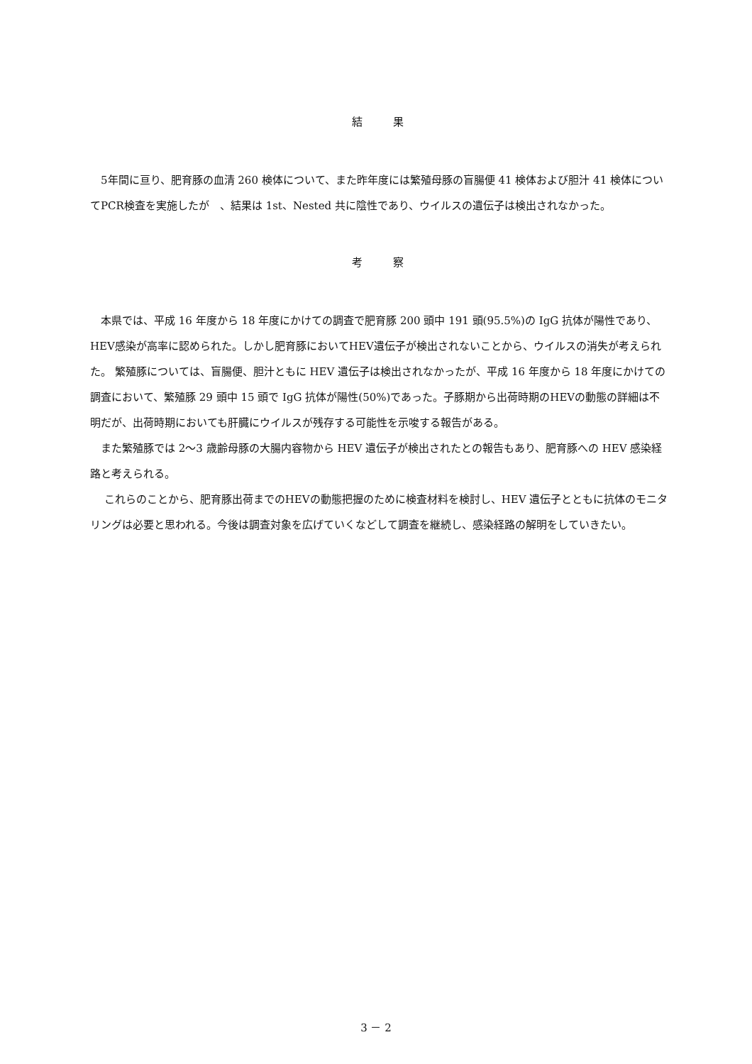結　　果
　5年間に亘り、肥育豚の血清 260 検体について、また昨年度には繁殖母豚の盲腸便 41 検体および胆汁 41 検体についてPCR検査を実施したが　、結果は 1st、Nested 共に陰性であり、ウイルスの遺伝子は検出されなかった。
考　　察
　本県では、平成 16 年度から 18 年度にかけての調査で肥育豚 200 頭中 191 頭(95.5%)の IgG 抗体が陽性であり、HEV感染が高率に認められた。しかし肥育豚においてHEV遺伝子が検出されないことから、ウイルスの消失が考えられた。 繁殖豚については、盲腸便、胆汁ともに HEV 遺伝子は検出されなかったが、平成 16 年度から 18 年度にかけての調査において、繁殖豚 29 頭中 15 頭で IgG 抗体が陽性(50%)であった。子豚期から出荷時期のHEVの動態の詳細は不明だが、出荷時期においても肝臓にウイルスが残存する可能性を示唆する報告がある。
　また繁殖豚では 2～3 歳齢母豚の大腸内容物から HEV 遺伝子が検出されたとの報告もあり、肥育豚への HEV 感染経路と考えられる。
　 これらのことから、肥育豚出荷までのHEVの動態把握のために検査材料を検討し、HEV 遺伝子とともに抗体のモニタリングは必要と思われる。今後は調査対象を広げていくなどして調査を継続し、感染経路の解明をしていきたい。
3 － 2